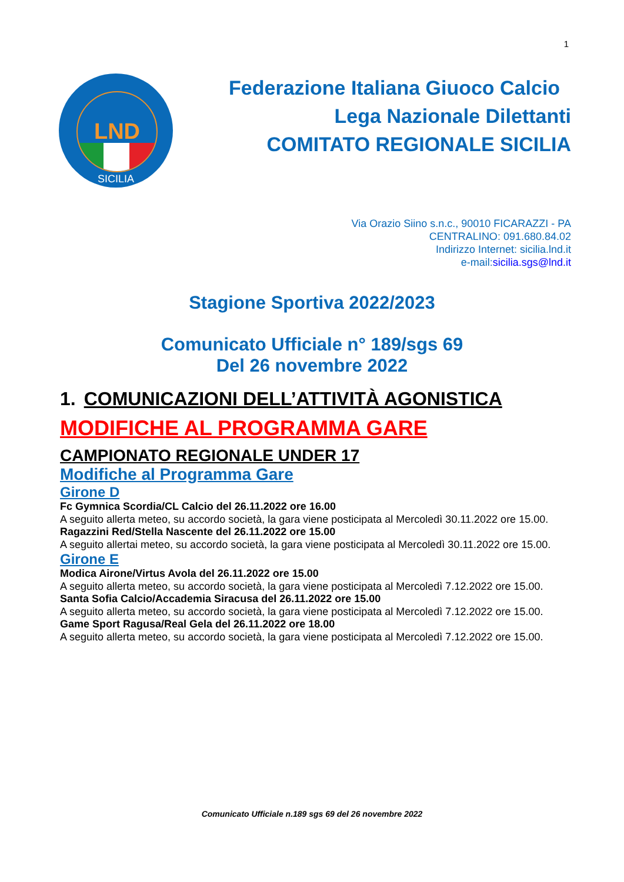1
LND
SICILIA
Federazione Italiana Giuoco Calcio
Lega Nazionale Dilettanti
COMITATO REGIONALE SICILIA
Via Orazio Siino s.n.c., 90010 FICARAZZI - PA
CENTRALINO: 091.680.84.02
Indirizzo Internet: sicilia.lnd.it
e-mail:sicilia.sgs@lnd.it
Stagione Sportiva 2022/2023
Comunicato Ufficiale n° 189/sgs 69
Del 26 novembre 2022
1. COMUNICAZIONI DELL’ATTIVITÀ AGONISTICA
MODIFICHE AL PROGRAMMA GARE
CAMPIONATO REGIONALE UNDER 17
Modifiche al Programma Gare
Girone D
Fc Gymnica Scordia/CL Calcio del 26.11.2022 ore 16.00
A seguito allerta meteo, su accordo società, la gara viene posticipata al Mercoledì 30.11.2022 ore 15.00.
Ragazzini Red/Stella Nascente del 26.11.2022 ore 15.00
A seguito allertai meteo, su accordo società, la gara viene posticipata al Mercoledì 30.11.2022 ore 15.00.
Girone E
Modica Airone/Virtus Avola del 26.11.2022 ore 15.00
A seguito allerta meteo, su accordo società, la gara viene posticipata al Mercoledì 7.12.2022 ore 15.00.
Santa Sofia Calcio/Accademia Siracusa del 26.11.2022 ore 15.00
A seguito allerta meteo, su accordo società, la gara viene posticipata al Mercoledì 7.12.2022 ore 15.00.
Game Sport Ragusa/Real Gela del 26.11.2022 ore 18.00
A seguito allerta meteo, su accordo società, la gara viene posticipata al Mercoledì 7.12.2022 ore 15.00.
Comunicato Ufficiale n.189 sgs 69 del 26 novembre 2022